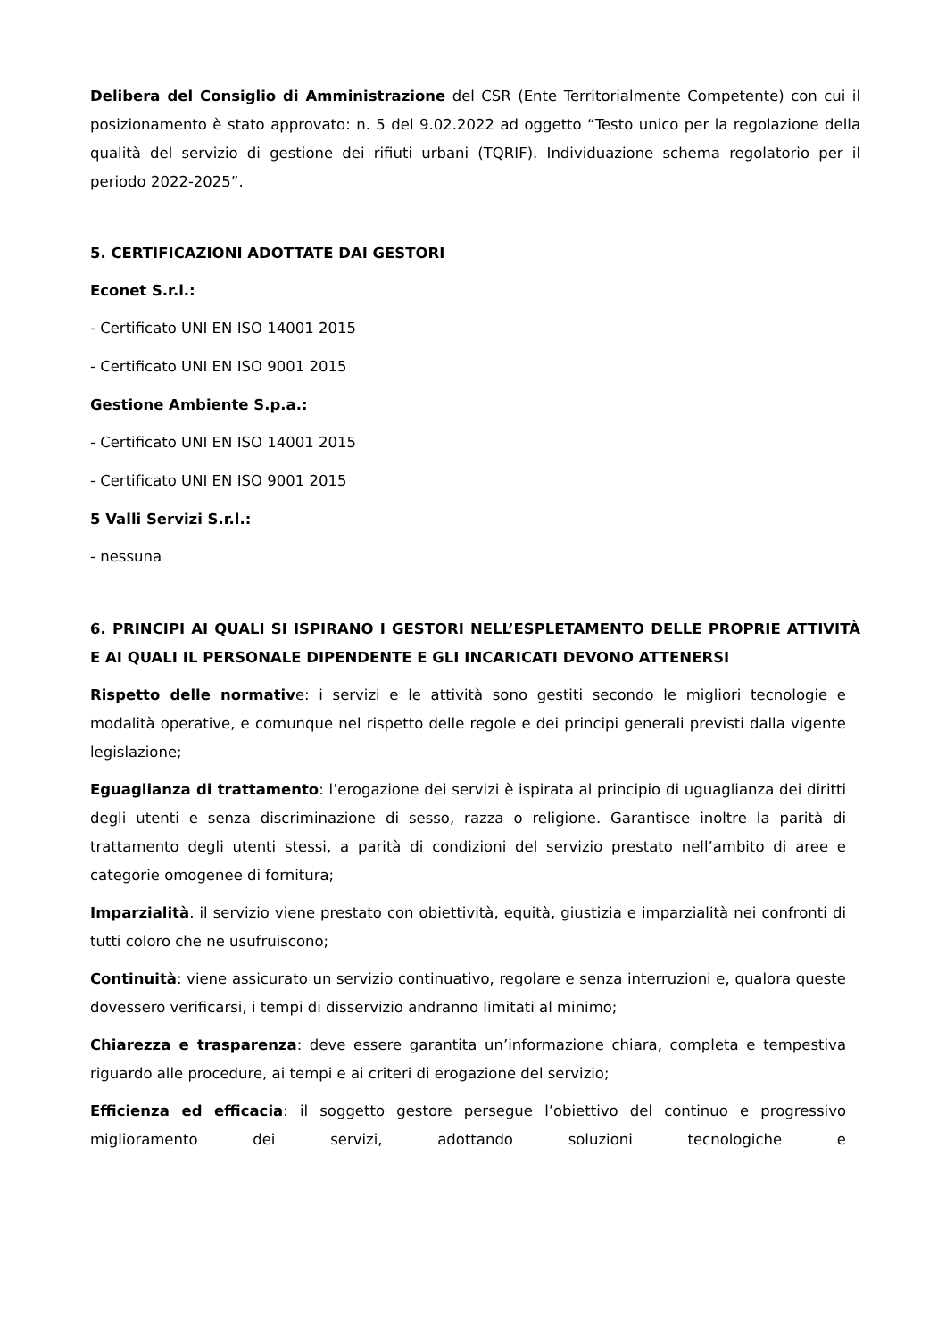Delibera del Consiglio di Amministrazione del CSR (Ente Territorialmente Competente) con cui il posizionamento è stato approvato: n. 5 del 9.02.2022 ad oggetto “Testo unico per la regolazione della qualità del servizio di gestione dei rifiuti urbani (TQRIF). Individuazione schema regolatorio per il periodo 2022-2025”.
5. CERTIFICAZIONI ADOTTATE DAI GESTORI
Econet S.r.l.:
- Certificato UNI EN ISO 14001 2015
- Certificato UNI EN ISO 9001 2015
Gestione Ambiente S.p.a.:
- Certificato UNI EN ISO 14001 2015
- Certificato UNI EN ISO 9001 2015
5 Valli Servizi S.r.l.:
- nessuna
6. PRINCIPI AI QUALI SI ISPIRANO I GESTORI NELL’ESPLETAMENTO DELLE PROPRIE ATTIVITÀ E AI QUALI IL PERSONALE DIPENDENTE E GLI INCARICATI DEVONO ATTENERSI
Rispetto delle normative: i servizi e le attività sono gestiti secondo le migliori tecnologie e modalità operative, e comunque nel rispetto delle regole e dei principi generali previsti dalla vigente legislazione;
Eguaglianza di trattamento: l’erogazione dei servizi è ispirata al principio di uguaglianza dei diritti degli utenti e senza discriminazione di sesso, razza o religione. Garantisce inoltre la parità di trattamento degli utenti stessi, a parità di condizioni del servizio prestato nell’ambito di aree e categorie omogenee di fornitura;
Imparzialità. il servizio viene prestato con obiettività, equità, giustizia e imparzialità nei confronti di tutti coloro che ne usufruiscono;
Continuità: viene assicurato un servizio continuativo, regolare e senza interruzioni e, qualora queste dovessero verificarsi, i tempi di disservizio andranno limitati al minimo;
Chiarezza e trasparenza: deve essere garantita un’informazione chiara, completa e tempestiva riguardo alle procedure, ai tempi e ai criteri di erogazione del servizio;
Efficienza ed efficacia: il soggetto gestore persegue l’obiettivo del continuo e progressivo miglioramento dei servizi, adottando soluzioni tecnologiche e